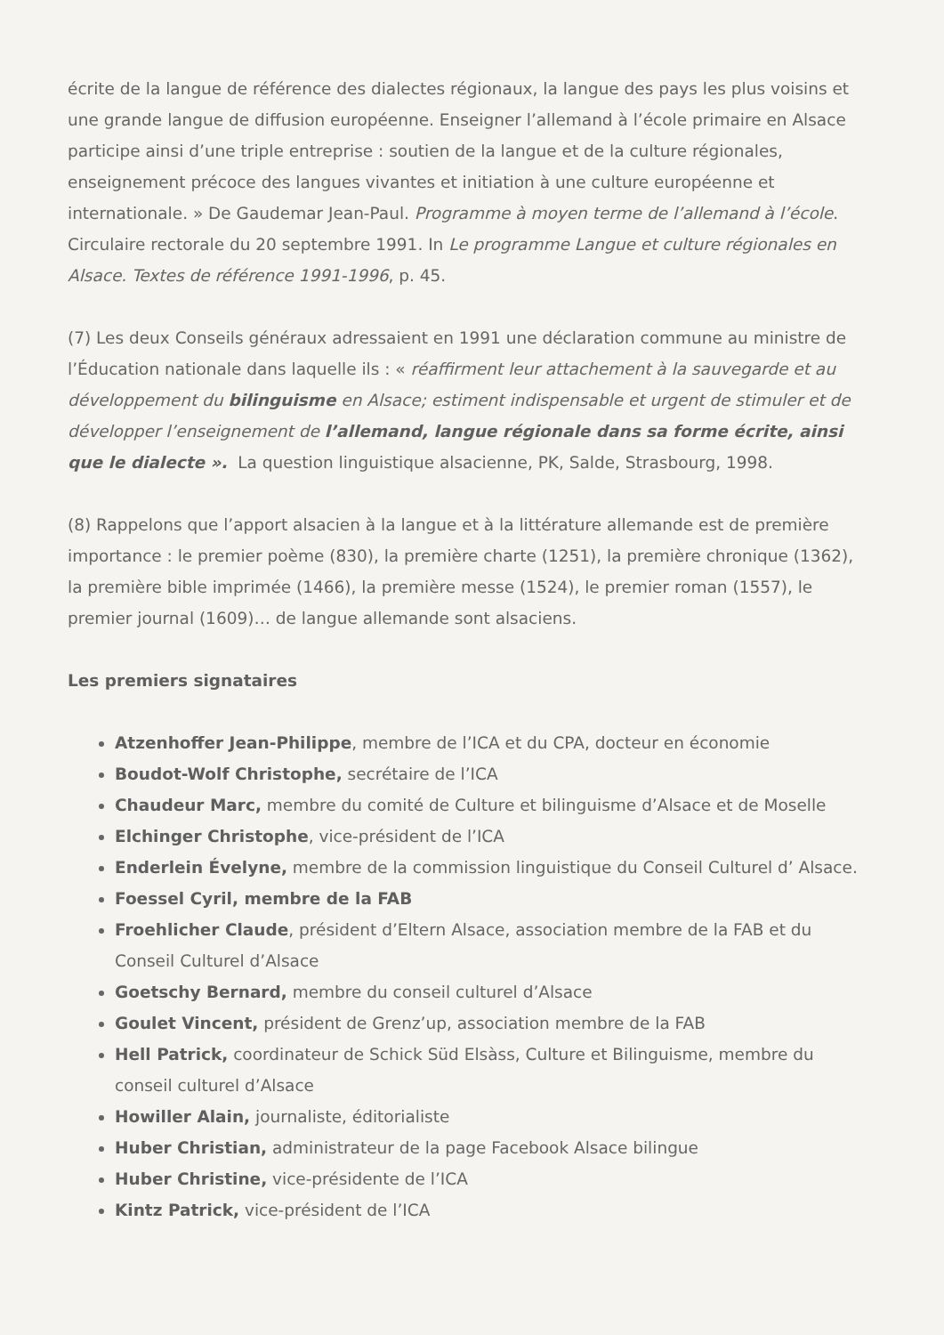écrite de la langue de référence des dialectes régionaux, la langue des pays les plus voisins et une grande langue de diffusion européenne. Enseigner l’allemand à l’école primaire en Alsace participe ainsi d’une triple entreprise : soutien de la langue et de la culture régionales, enseignement précoce des langues vivantes et initiation à une culture européenne et internationale. » De Gaudemar Jean-Paul. Programme à moyen terme de l’allemand à l’école. Circulaire rectorale du 20 septembre 1991. In Le programme Langue et culture régionales en Alsace. Textes de référence 1991-1996, p. 45.
(7) Les deux Conseils généraux adressaient en 1991 une déclaration commune au ministre de l’Éducation nationale dans laquelle ils : « réaffirment leur attachement à la sauvegarde et au développement du bilinguisme en Alsace; estiment indispensable et urgent de stimuler et de développer l’enseignement de l’allemand, langue régionale dans sa forme écrite, ainsi que le dialecte ». La question linguistique alsacienne, PK, Salde, Strasbourg, 1998.
(8) Rappelons que l’apport alsacien à la langue et à la littérature allemande est de première importance : le premier poème (830), la première charte (1251), la première chronique (1362), la première bible imprimée (1466), la première messe (1524), le premier roman (1557), le premier journal (1609)… de langue allemande sont alsaciens.
Les premiers signataires
Atzenhoffer Jean-Philippe, membre de l’ICA et du CPA, docteur en économie
Boudot-Wolf Christophe, secrétaire de l’ICA
Chaudeur Marc, membre du comité de Culture et bilinguisme d’Alsace et de Moselle
Elchinger Christophe, vice-président de l’ICA
Enderlein Évelyne, membre de la commission linguistique du Conseil Culturel d’ Alsace.
Foessel Cyril, membre de la FAB
Froehlicher Claude, président d’Eltern Alsace, association membre de la FAB et du Conseil Culturel d’Alsace
Goetschy Bernard, membre du conseil culturel d’Alsace
Goulet Vincent, président de Grenz’up, association membre de la FAB
Hell Patrick, coordinateur de Schick Süd Elsàss, Culture et Bilinguisme, membre du conseil culturel d’Alsace
Howiller Alain, journaliste, éditorialiste
Huber Christian, administrateur de la page Facebook Alsace bilingue
Huber Christine, vice-présidente de l’ICA
Kintz Patrick, vice-président de l’ICA